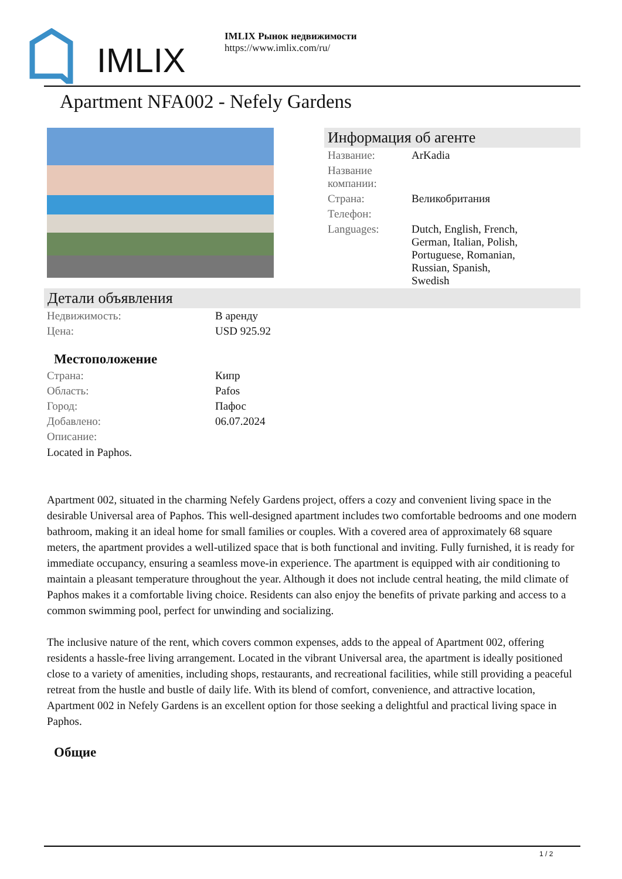IMLIX
IMLIX Рынок недвижимости
https://www.imlix.com/ru/
Apartment NFA002 - Nefely Gardens
Информация об агенте
| Название: | ArKadia |
| Название компании: | |
| Страна: | Великобритания |
| Телефон: | |
| Languages: | Dutch, English, French, German, Italian, Polish, Portuguese, Romanian, Russian, Spanish, Swedish |
Детали объявления
| Недвижимость: | В аренду |
| Цена: | USD 925.92 |
Местоположение
| Страна: | Кипр |
| Область: | Pafos |
| Город: | Пафос |
| Добавлено: | 06.07.2024 |
| Описание: | |
Located in Paphos.
Apartment 002, situated in the charming Nefely Gardens project, offers a cozy and convenient living space in the desirable Universal area of Paphos. This well-designed apartment includes two comfortable bedrooms and one modern bathroom, making it an ideal home for small families or couples. With a covered area of approximately 68 square meters, the apartment provides a well-utilized space that is both functional and inviting. Fully furnished, it is ready for immediate occupancy, ensuring a seamless move-in experience. The apartment is equipped with air conditioning to maintain a pleasant temperature throughout the year. Although it does not include central heating, the mild climate of Paphos makes it a comfortable living choice. Residents can also enjoy the benefits of private parking and access to a common swimming pool, perfect for unwinding and socializing.
The inclusive nature of the rent, which covers common expenses, adds to the appeal of Apartment 002, offering residents a hassle-free living arrangement. Located in the vibrant Universal area, the apartment is ideally positioned close to a variety of amenities, including shops, restaurants, and recreational facilities, while still providing a peaceful retreat from the hustle and bustle of daily life. With its blend of comfort, convenience, and attractive location, Apartment 002 in Nefely Gardens is an excellent option for those seeking a delightful and practical living space in Paphos.
Общие
1 / 2